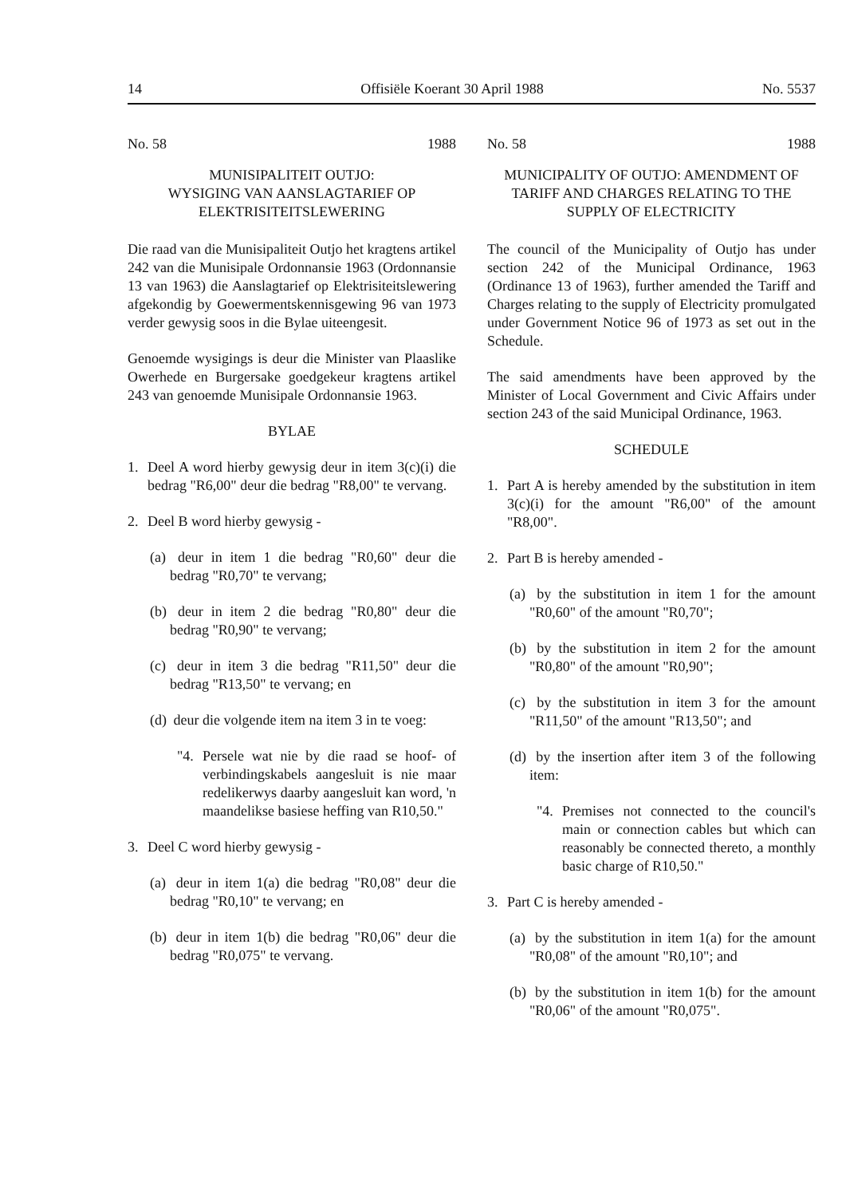14 Offisiële Koerant 30 April 1988 No. 5537
No. 58 1988
MUNISIPALITEIT OUTJO:
WYSIGING VAN AANSLAGTARIEF OP ELEKTRISITEITSLEWERING
Die raad van die Munisipaliteit Outjo het kragtens artikel 242 van die Munisipale Ordonnansie 1963 (Ordonnansie 13 van 1963) die Aanslagtarief op Elektrisiteitslewering afgekondig by Goewermentskennisgewing 96 van 1973 verder gewysig soos in die Bylae uiteengesit.
Genoemde wysigings is deur die Minister van Plaaslike Owerhede en Burgersake goedgekeur kragtens artikel 243 van genoemde Munisipale Ordonnansie 1963.
BYLAE
1. Deel A word hierby gewysig deur in item 3(c)(i) die bedrag "R6,00" deur die bedrag "R8,00" te vervang.
2. Deel B word hierby gewysig -
(a) deur in item 1 die bedrag "R0,60" deur die bedrag "R0,70" te vervang;
(b) deur in item 2 die bedrag "R0,80" deur die bedrag "R0,90" te vervang;
(c) deur in item 3 die bedrag "R11,50" deur die bedrag "R13,50" te vervang; en
(d) deur die volgende item na item 3 in te voeg:
"4. Persele wat nie by die raad se hoof- of verbindingskabels aangesluit is nie maar redelikerwys daarby aangesluit kan word, 'n maandelikse basiese heffing van R10,50."
3. Deel C word hierby gewysig -
(a) deur in item 1(a) die bedrag "R0,08" deur die bedrag "R0,10" te vervang; en
(b) deur in item 1(b) die bedrag "R0,06" deur die bedrag "R0,075" te vervang.
No. 58 1988
MUNICIPALITY OF OUTJO: AMENDMENT OF TARIFF AND CHARGES RELATING TO THE SUPPLY OF ELECTRICITY
The council of the Municipality of Outjo has under section 242 of the Municipal Ordinance, 1963 (Ordinance 13 of 1963), further amended the Tariff and Charges relating to the supply of Electricity promulgated under Government Notice 96 of 1973 as set out in the Schedule.
The said amendments have been approved by the Minister of Local Government and Civic Affairs under section 243 of the said Municipal Ordinance, 1963.
SCHEDULE
1. Part A is hereby amended by the substitution in item 3(c)(i) for the amount "R6,00" of the amount "R8,00".
2. Part B is hereby amended -
(a) by the substitution in item 1 for the amount "R0,60" of the amount "R0,70";
(b) by the substitution in item 2 for the amount "R0,80" of the amount "R0,90";
(c) by the substitution in item 3 for the amount "R11,50" of the amount "R13,50"; and
(d) by the insertion after item 3 of the following item:
"4. Premises not connected to the council's main or connection cables but which can reasonably be connected thereto, a monthly basic charge of R10,50."
3. Part C is hereby amended -
(a) by the substitution in item 1(a) for the amount "R0,08" of the amount "R0,10"; and
(b) by the substitution in item 1(b) for the amount "R0,06" of the amount "R0,075".